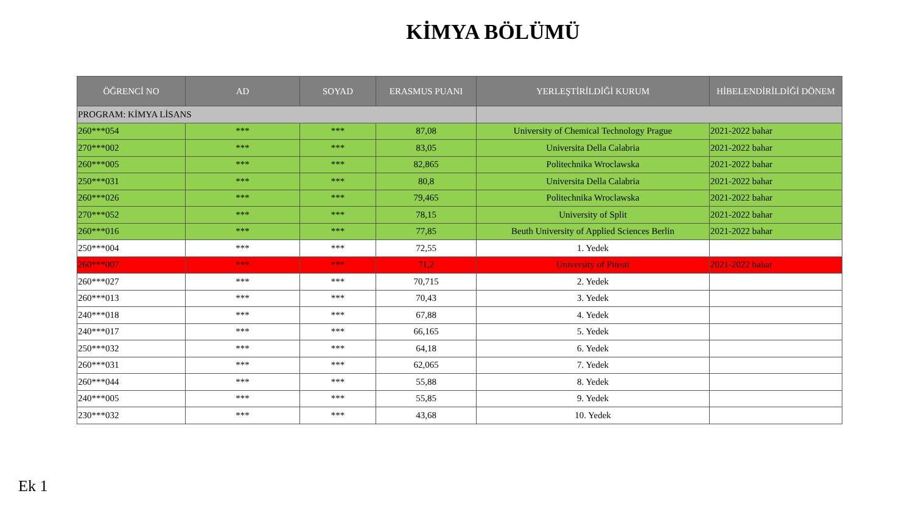KİMYA BÖLÜMÜ
| ÖĞRENCİ NO | AD | SOYAD | ERASMUS PUANI | YERLEŞTİRİLDİĞİ KURUM | HİBELENDİRİLDİĞİ DÖNEM |
| --- | --- | --- | --- | --- | --- |
| PROGRAM: KİMYA LİSANS | | | | | |
| 260***054 | *** | *** | 87,08 | University of Chemical Technology Prague | 2021-2022 bahar |
| 270***002 | *** | *** | 83,05 | Universita Della Calabria | 2021-2022 bahar |
| 260***005 | *** | *** | 82,865 | Politechnika Wroclawska | 2021-2022 bahar |
| 250***031 | *** | *** | 80,8 | Universita Della Calabria | 2021-2022 bahar |
| 260***026 | *** | *** | 79,465 | Politechnika Wroclawska | 2021-2022 bahar |
| 270***052 | *** | *** | 78,15 | University of Split | 2021-2022 bahar |
| 260***016 | *** | *** | 77,85 | Beuth University of Applied Sciences Berlin | 2021-2022 bahar |
| 250***004 | *** | *** | 72,55 | 1. Yedek | |
| 260***007 | *** | *** | 71,2 | University of Pitesti | 2021-2022 bahar |
| 260***027 | *** | *** | 70,715 | 2. Yedek | |
| 260***013 | *** | *** | 70,43 | 3. Yedek | |
| 240***018 | *** | *** | 67,88 | 4. Yedek | |
| 240***017 | *** | *** | 66,165 | 5. Yedek | |
| 250***032 | *** | *** | 64,18 | 6. Yedek | |
| 260***031 | *** | *** | 62,065 | 7. Yedek | |
| 260***044 | *** | *** | 55,88 | 8. Yedek | |
| 240***005 | *** | *** | 55,85 | 9. Yedek | |
| 230***032 | *** | *** | 43,68 | 10. Yedek | |
Ek 1